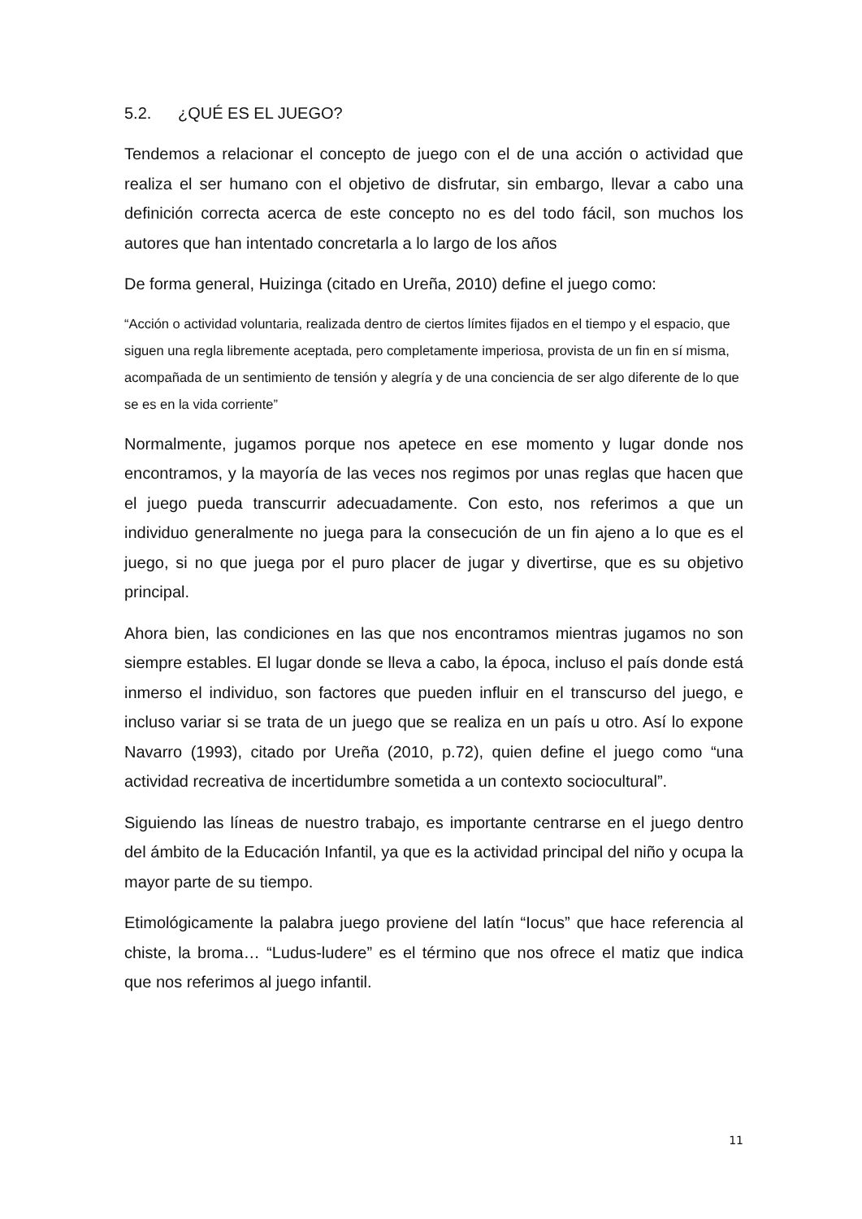5.2. ¿QUÉ ES EL JUEGO?
Tendemos a relacionar el concepto de juego con el de una acción o actividad que realiza el ser humano con el objetivo de disfrutar, sin embargo, llevar a cabo una definición correcta acerca de este concepto no es del todo fácil, son muchos los autores que han intentado concretarla a lo largo de los años
De forma general, Huizinga (citado en Ureña, 2010) define el juego como:
“Acción o actividad voluntaria, realizada dentro de ciertos límites fijados en el tiempo y el espacio, que siguen una regla libremente aceptada, pero completamente imperiosa, provista de un fin en sí misma, acompañada de un sentimiento de tensión y alegría y de una conciencia de ser algo diferente de lo que se es en la vida corriente”
Normalmente, jugamos porque nos apetece en ese momento y lugar donde nos encontramos, y la mayoría de las veces nos regimos por unas reglas que hacen que el juego pueda transcurrir adecuadamente. Con esto, nos referimos a que un individuo generalmente no juega para la consecución de un fin ajeno a lo que es el juego, si no que juega por el puro placer de jugar y divertirse, que es su objetivo principal.
Ahora bien, las condiciones en las que nos encontramos mientras jugamos no son siempre estables. El lugar donde se lleva a cabo, la época, incluso el país donde está inmerso el individuo, son factores que pueden influir en el transcurso del juego, e incluso variar si se trata de un juego que se realiza en un país u otro. Así lo expone Navarro (1993), citado por Ureña (2010, p.72), quien define el juego como “una actividad recreativa de incertidumbre sometida a un contexto sociocultural”.
Siguiendo las líneas de nuestro trabajo, es importante centrarse en el juego dentro del ámbito de la Educación Infantil, ya que es la actividad principal del niño y ocupa la mayor parte de su tiempo.
Etimológicamente la palabra juego proviene del latín “Iocus” que hace referencia al chiste, la broma… “Ludus-ludere” es el término que nos ofrece el matiz que indica que nos referimos al juego infantil.
11